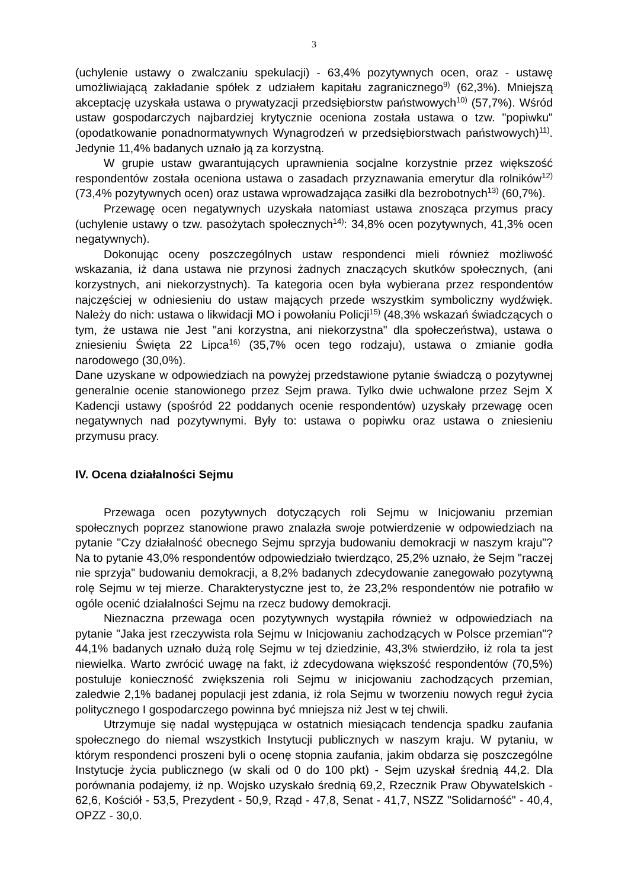3
(uchylenie ustawy o zwalczaniu spekulacji) - 63,4% pozytywnych ocen, oraz - ustawę umożliwiającą zakładanie spółek z udziałem kapitału zagranicznego<sup>9)</sup> (62,3%). Mniejszą akceptację uzyskała ustawa o prywatyzacji przedsiębiorstw państwowych<sup>10)</sup> (57,7%). Wśród ustaw gospodarczych najbardziej krytycznie oceniona została ustawa o tzw. "popiwku" (opodatkowanie ponadnormatywnych Wynagrodzeń w przedsiębiorstwach państwowych)<sup>11)</sup>. Jedynie 11,4% badanych uznało ją za korzystną.
W grupie ustaw gwarantujących uprawnienia socjalne korzystnie przez większość respondentów została oceniona ustawa o zasadach przyznawania emerytur dla rolników<sup>12)</sup> (73,4% pozytywnych ocen) oraz ustawa wprowadzająca zasiłki dla bezrobotnych<sup>13)</sup> (60,7%).
Przewagę ocen negatywnych uzyskała natomiast ustawa znosząca przymus pracy (uchylenie ustawy o tzw. pasożytach społecznych<sup>14)</sup>: 34,8% ocen pozytywnych, 41,3% ocen negatywnych).
Dokonując oceny poszczególnych ustaw respondenci mieli również możliwość wskazania, iż dana ustawa nie przynosi żadnych znaczących skutków społecznych, (ani korzystnych, ani niekorzystnych). Ta kategoria ocen była wybierana przez respondentów najczęściej w odniesieniu do ustaw mających przede wszystkim symboliczny wydźwięk. Należy do nich: ustawa o likwidacji MO i powołaniu Policji<sup>15)</sup> (48,3% wskazań świadczących o tym, że ustawa nie Jest "ani korzystna, ani niekorzystna" dla społeczeństwa), ustawa o zniesieniu Święta 22 Lipca<sup>16)</sup> (35,7% ocen tego rodzaju), ustawa o zmianie godła narodowego (30,0%).
Dane uzyskane w odpowiedziach na powyżej przedstawione pytanie świadczą o pozytywnej generalnie ocenie stanowionego przez Sejm prawa. Tylko dwie uchwalone przez Sejm X Kadencji ustawy (spośród 22 poddanych ocenie respondentów) uzyskały przewagę ocen negatywnych nad pozytywnymi. Były to: ustawa o popiwku oraz ustawa o zniesieniu przymusu pracy.
IV. Ocena działalności Sejmu
Przewaga ocen pozytywnych dotyczących roli Sejmu w Inicjowaniu przemian społecznych poprzez stanowione prawo znalazła swoje potwierdzenie w odpowiedziach na pytanie "Czy działalność obecnego Sejmu sprzyja budowaniu demokracji w naszym kraju"? Na to pytanie 43,0% respondentów odpowiedziało twierdząco, 25,2% uznało, że Sejm "raczej nie sprzyja" budowaniu demokracji, a 8,2% badanych zdecydowanie zanegowało pozytywną rolę Sejmu w tej mierze. Charakterystyczne jest to, że 23,2% respondentów nie potrafiło w ogóle ocenić działalności Sejmu na rzecz budowy demokracji.
Nieznaczna przewaga ocen pozytywnych wystąpiła również w odpowiedziach na pytanie "Jaka jest rzeczywista rola Sejmu w Inicjowaniu zachodzących w Polsce przemian"? 44,1% badanych uznało dużą rolę Sejmu w tej dziedzinie, 43,3% stwierdziło, iż rola ta jest niewielka. Warto zwrócić uwagę na fakt, iż zdecydowana większość respondentów (70,5%) postuluje konieczność zwiększenia roli Sejmu w inicjowaniu zachodzących przemian, zaledwie 2,1% badanej populacji jest zdania, iż rola Sejmu w tworzeniu nowych reguł życia politycznego I gospodarczego powinna być mniejsza niż Jest w tej chwili.
Utrzymuje się nadal występująca w ostatnich miesiącach tendencja spadku zaufania społecznego do niemal wszystkich Instytucji publicznych w naszym kraju. W pytaniu, w którym respondenci proszeni byli o ocenę stopnia zaufania, jakim obdarza się poszczególne Instytucje życia publicznego (w skali od 0 do 100 pkt) - Sejm uzyskał średnią 44,2. Dla porównania podajemy, iż np. Wojsko uzyskało średnią 69,2, Rzecznik Praw Obywatelskich - 62,6, Kościół - 53,5, Prezydent - 50,9, Rząd - 47,8, Senat - 41,7, NSZZ "Solidarność" - 40,4, OPZZ - 30,0.